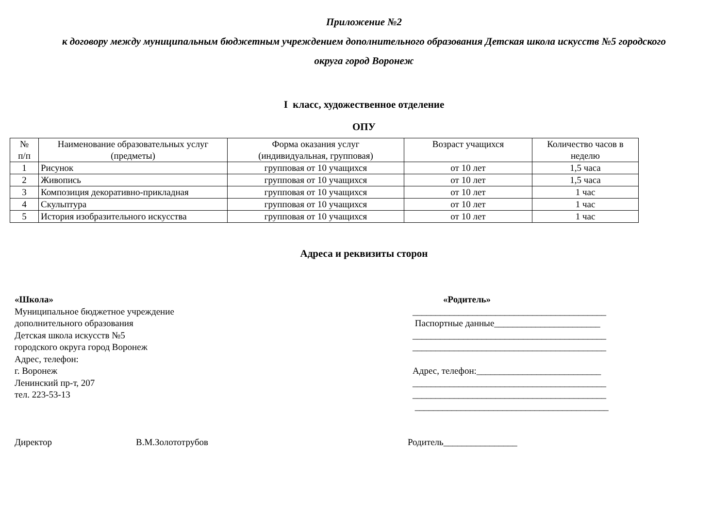Приложение №2
к договору между муниципальным бюджетным учреждением дополнительного образования Детская школа искусств №5 городского
округа город Воронеж
I класс, художественное отделение
ОПУ
| № п/п | Наименование образовательных услуг (предметы) | Форма оказания услуг (индивидуальная, групповая) | Возраст учащихся | Количество часов в неделю |
| 1 | Рисунок | групповая от 10 учащихся | от 10 лет | 1,5 часа |
| 2 | Живопись | групповая от 10 учащихся | от 10 лет | 1,5 часа |
| 3 | Композиция декоративно-прикладная | групповая от 10 учащихся | от 10 лет | 1 час |
| 4 | Скульптура | групповая от 10 учащихся | от 10 лет | 1 час |
| 5 | История изобразительного искусства | групповая от 10 учащихся | от 10 лет | 1 час |
Адреса и реквизиты сторон
«Школа»
Муниципальное бюджетное учреждение
дополнительного образования
Детская школа искусств №5
городского округа город Воронеж
Адрес, телефон:
г. Воронеж
Ленинский пр-т, 207
тел. 223-53-13
«Родитель»
__________________________________________
Паспортные данные_______________________
__________________________________________
__________________________________________
Адрес, телефон:___________________________
__________________________________________
__________________________________________
__________________________________________
Директор В.М.Золототрубов Родитель________________